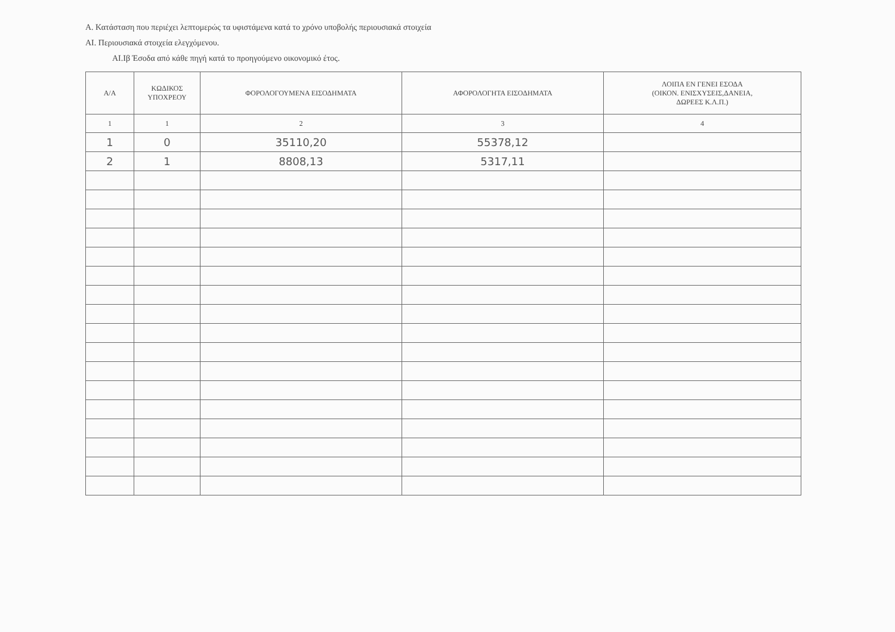Α. Κατάσταση που περιέχει λεπτομερώς τα υφιστάμενα κατά το χρόνο υποβολής περιουσιακά στοιχεία
ΑΙ. Περιουσιακά στοιχεία ελεγχόμενου.
ΑΙ.Ιβ Έσοδα από κάθε πηγή κατά το προηγούμενο οικονομικό έτος.
| Α/Α | ΚΩΔΙΚΟΣ ΥΠΟΧΡΕΟΥ | ΦΟΡΟΛΟΓΟΥΜΕΝΑ ΕΙΣΟΔΗΜΑΤΑ | ΑΦΟΡΟΛΟΓΗΤΑ ΕΙΣΟΔΗΜΑΤΑ | ΛΟΙΠΑ ΕΝ ΓΕΝΕΙ ΕΣΟΔΑ (ΟΙΚΟΝ. ΕΝΙΣΧΥΣΕΙΣ,ΔΑΝΕΙΑ, ΔΩΡΕΕΣ Κ.Λ.Π.) |
| --- | --- | --- | --- | --- |
| 1 | 1 | 2 | 3 | 4 |
| 1 | 0 | 35110,20 | 55378,12 | |
| 2 | 1 | 8808,13 | 5317,11 | |